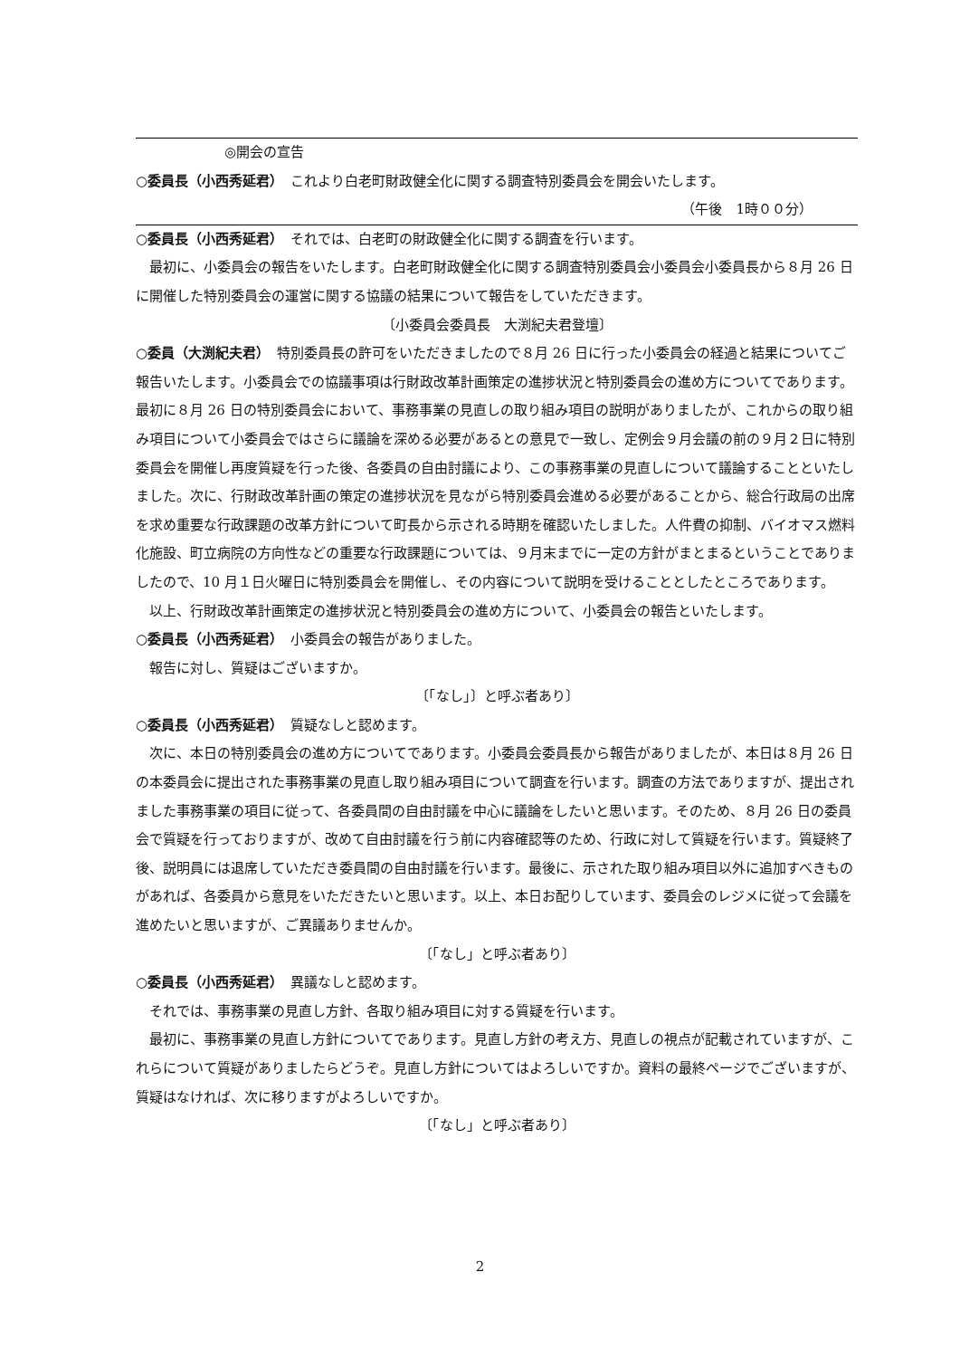◎開会の宣告
○委員長（小西秀延君）　これより白老町財政健全化に関する調査特別委員会を開会いたします。
（午後　1時００分）
○委員長（小西秀延君）　それでは、白老町の財政健全化に関する調査を行います。
最初に、小委員会の報告をいたします。白老町財政健全化に関する調査特別委員会小委員会小委員長から８月 26 日に開催した特別委員会の運営に関する協議の結果について報告をしていただきます。
〔小委員会委員長　大渕紀夫君登壇〕
○委員（大渕紀夫君）　特別委員長の許可をいただきましたので８月 26 日に行った小委員会の経過と結果についてご報告いたします。小委員会での協議事項は行財政改革計画策定の進捗状況と特別委員会の進め方についてであります。最初に８月 26 日の特別委員会において、事務事業の見直しの取り組み項目の説明がありましたが、これからの取り組み項目について小委員会ではさらに議論を深める必要があるとの意見で一致し、定例会９月会議の前の９月２日に特別委員会を開催し再度質疑を行った後、各委員の自由討議により、この事務事業の見直しについて議論することといたしました。次に、行財政改革計画の策定の進捗状況を見ながら特別委員会進める必要があることから、総合行政局の出席を求め重要な行政課題の改革方針について町長から示される時期を確認いたしました。人件費の抑制、バイオマス燃料化施設、町立病院の方向性などの重要な行政課題については、９月末までに一定の方針がまとまるということでありましたので、10 月１日火曜日に特別委員会を開催し、その内容について説明を受けることとしたところであります。
以上、行財政改革計画策定の進捗状況と特別委員会の進め方について、小委員会の報告といたします。
○委員長（小西秀延君）　小委員会の報告がありました。
報告に対し、質疑はございますか。
〔「なし」〕と呼ぶ者あり〕
○委員長（小西秀延君）　質疑なしと認めます。
次に、本日の特別委員会の進め方についてであります。小委員会委員長から報告がありましたが、本日は８月 26 日の本委員会に提出された事務事業の見直し取り組み項目について調査を行います。調査の方法でありますが、提出されました事務事業の項目に従って、各委員間の自由討議を中心に議論をしたいと思います。そのため、８月 26 日の委員会で質疑を行っておりますが、改めて自由討議を行う前に内容確認等のため、行政に対して質疑を行います。質疑終了後、説明員には退席していただき委員間の自由討議を行います。最後に、示された取り組み項目以外に追加すべきものがあれば、各委員から意見をいただきたいと思います。以上、本日お配りしています、委員会のレジメに従って会議を進めたいと思いますが、ご異議ありませんか。
〔「なし」と呼ぶ者あり〕
○委員長（小西秀延君）　異議なしと認めます。
それでは、事務事業の見直し方針、各取り組み項目に対する質疑を行います。
最初に、事務事業の見直し方針についてであります。見直し方針の考え方、見直しの視点が記載されていますが、これらについて質疑がありましたらどうぞ。見直し方針についてはよろしいですか。資料の最終ページでございますが、質疑はなければ、次に移りますがよろしいですか。
〔「なし」と呼ぶ者あり〕
2